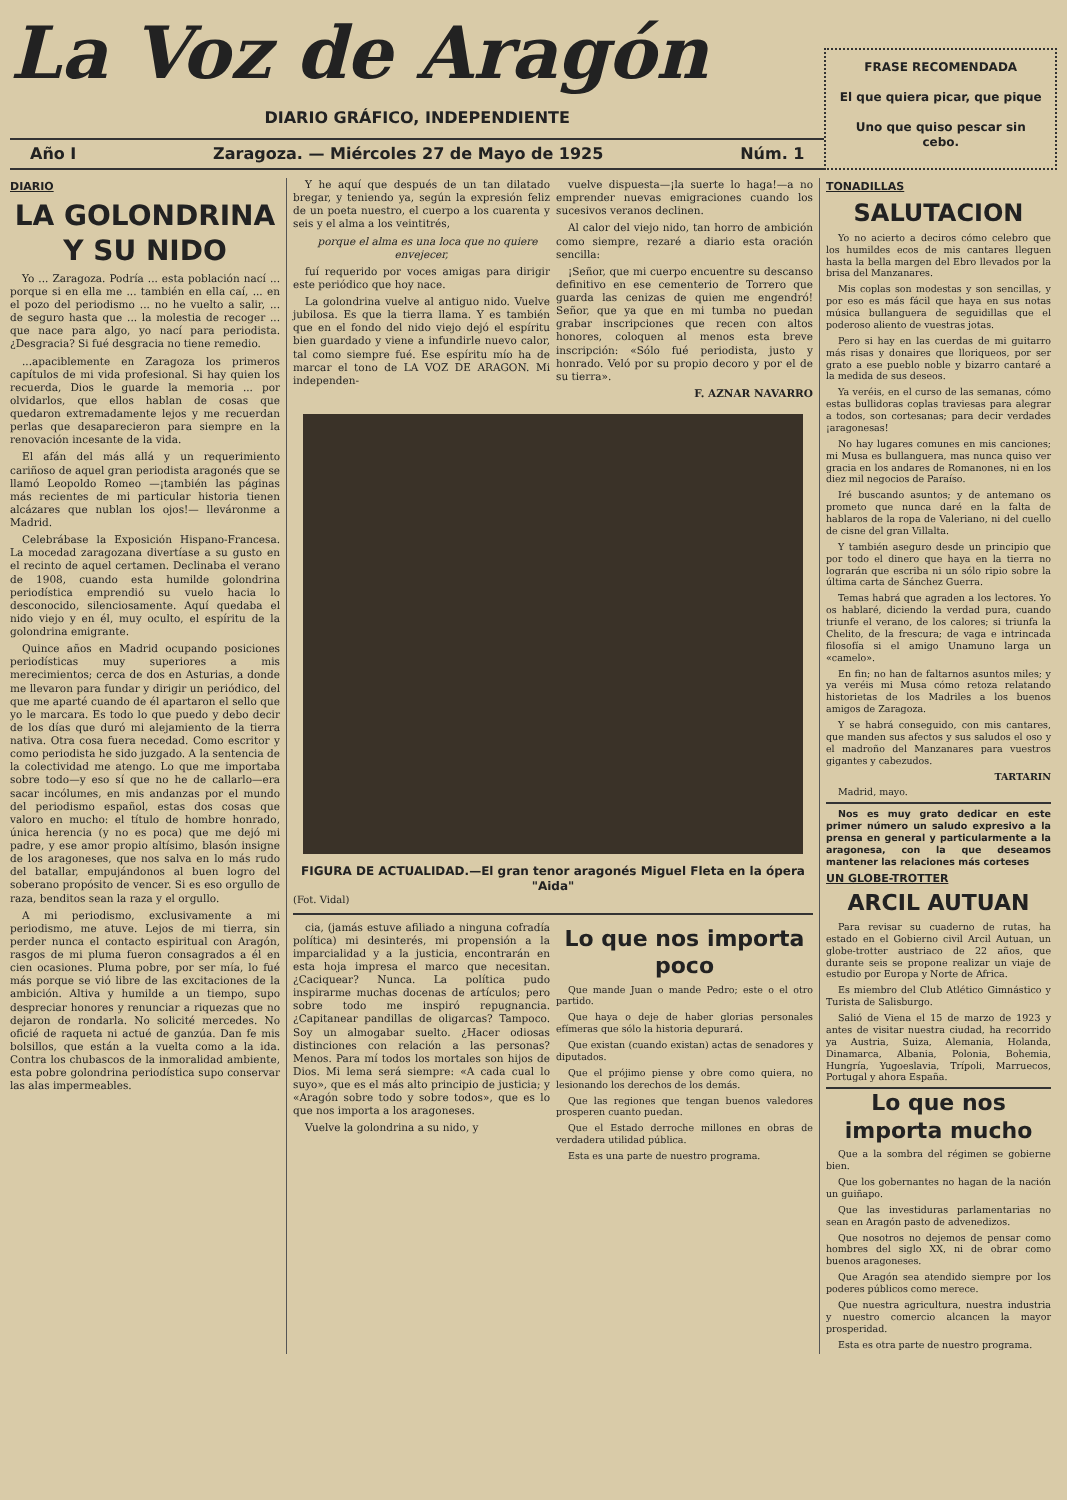La Voz de Aragón
DIARIO GRÁFICO, INDEPENDIENTE
Año I Zaragoza. — Miércoles 27 de Mayo de 1925 Núm. 1
FRASE RECOMENDADA
El que quiera picar, que pique
Uno que quiso pescar sin cebo.
DIARIO
LA GOLONDRINA Y SU NIDO
Yo ... Zaragoza. Podría ... esta población nací ... porque si en ella me ... también en ella caí, ... en el pozo del periodismo ... no he vuelto a salir, ... de seguro hasta que ... la molestia de recoger ... que nace para algo, yo nací para periodista. ¿Desgracia? Si fué desgracia no tiene remedio.
...apaciblemente en Zaragoza los primeros capítulos de mi vida profesional. Si hay quien los recuerda, Dios le guarde la memoria ... por olvidarlos, que ellos hablan de cosas que quedaron extremadamente lejos y me recuerdan perlas que desaparecieron para siempre en la renovación incesante de la vida.
El afán del más allá y un requerimiento cariñoso de aquel gran periodista aragonés que se llamó Leopoldo Romeo —¡también las páginas más recientes de mi particular historia tienen alcázares que nublan los ojos!— lleváronme a Madrid.
Celebrábase la Exposición Hispano-Francesa. La mocedad zaragozana divertíase a su gusto en el recinto de aquel certamen. Declinaba el verano de 1908, cuando esta humilde golondrina periodística emprendió su vuelo hacia lo desconocido, silenciosamente. Aquí quedaba el nido viejo y en él, muy oculto, el espíritu de la golondrina emigrante.
Quince años en Madrid ocupando posiciones periodísticas muy superiores a mis merecimientos; cerca de dos en Asturias, a donde me llevaron para fundar y dirigir un periódico, del que me aparté cuando de él apartaron el sello que yo le marcara. Es todo lo que puedo y debo decir de los días que duró mi alejamiento de la tierra nativa. Otra cosa fuera necedad. Como escritor y como periodista he sido juzgado. A la sentencia de la colectividad me atengo. Lo que me importaba sobre todo—y eso sí que no he de callarlo—era sacar incólumes, en mis andanzas por el mundo del periodismo español, estas dos cosas que valoro en mucho: el título de hombre honrado, única herencia (y no es poca) que me dejó mi padre, y ese amor propio altísimo, blasón insigne de los aragoneses, que nos salva en lo más rudo del batallar, empujándonos al buen logro del soberano propósito de vencer. Si es eso orgullo de raza, benditos sean la raza y el orgullo.
A mi periodismo, exclusivamente a mi periodismo, me atuve. Lejos de mi tierra, sin perder nunca el contacto espiritual con Aragón, rasgos de mi pluma fueron consagrados a él en cien ocasiones. Pluma pobre, por ser mía, lo fué más porque se vió libre de las excitaciones de la ambición. Altiva y humilde a un tiempo, supo despreciar honores y renunciar a riquezas que no dejaron de rondarla. No solicité mercedes. No oficié de raqueta ni actué de ganzúa. Dan fe mis bolsillos, que están a la vuelta como a la ida. Contra los chubascos de la inmoralidad ambiente, esta pobre golondrina periodística supo conservar las alas impermeables.
Y he aquí que después de un tan dilatado bregar, y teniendo ya, según la expresión feliz de un poeta nuestro, el cuerpo a los cuarenta y seis y el alma a los veintitrés,
porque el alma es una loca que no quiere envejecer,
fuí requerido por voces amigas para dirigir este periódico que hoy nace.
La golondrina vuelve al antiguo nido. Vuelve jubilosa. Es que la tierra llama. Y es también que en el fondo del nido viejo dejó el espíritu bien guardado y viene a infundirle nuevo calor, tal como siempre fué. Ese espíritu mío ha de marcar el tono de LA VOZ DE ARAGON. Mi independen-
vuelve dispuesta—¡la suerte lo haga!—a no emprender nuevas emigraciones cuando los sucesivos veranos declinen.
Al calor del viejo nido, tan horro de ambición como siempre, rezaré a diario esta oración sencilla:
¡Señor, que mi cuerpo encuentre su descanso definitivo en ese cementerio de Torrero que guarda las cenizas de quien me engendró! Señor, que ya que en mi tumba no puedan grabar inscripciones que recen con altos honores, coloquen al menos esta breve inscripción: «Sólo fué periodista, justo y honrado. Veló por su propio decoro y por el de su tierra».
F. AZNAR NAVARRO
FIGURA DE ACTUALIDAD.—El gran tenor aragonés Miguel Fleta en la ópera "Aida"
(Fot. Vidal)
cia, (jamás estuve afiliado a ninguna cofradía política) mi desinterés, mi propensión a la imparcialidad y a la justicia, encontrarán en esta hoja impresa el marco que necesitan. ¿Caciquear? Nunca. La política pudo inspirarme muchas docenas de artículos; pero sobre todo me inspiró repugnancia. ¿Capitanear pandillas de oligarcas? Tampoco. Soy un almogabar suelto. ¿Hacer odiosas distinciones con relación a las personas? Menos. Para mí todos los mortales son hijos de Dios. Mi lema será siempre: «A cada cual lo suyo», que es el más alto principio de justicia; y «Aragón sobre todo y sobre todos», que es lo que nos importa a los aragoneses.
Vuelve la golondrina a su nido, y
Lo que nos importa poco
Que mande Juan o mande Pedro; este o el otro partido.
Que haya o deje de haber glorias personales efímeras que sólo la historia depurará.
Que existan (cuando existan) actas de senadores y diputados.
Que el prójimo piense y obre como quiera, no lesionando los derechos de los demás.
Que las regiones que tengan buenos valedores prosperen cuanto puedan.
Que el Estado derroche millones en obras de verdadera utilidad pública.
Esta es una parte de nuestro programa.
TONADILLAS
SALUTACION
Yo no acierto a deciros cómo celebro que los humildes ecos de mis cantares lleguen hasta la bella margen del Ebro llevados por la brisa del Manzanares.
Mis coplas son modestas y son sencillas, y por eso es más fácil que haya en sus notas música bullanguera de seguidillas que el poderoso aliento de vuestras jotas.
Pero si hay en las cuerdas de mi guitarro más risas y donaires que lloriqueos, por ser grato a ese pueblo noble y bizarro cantaré a la medida de sus deseos.
Ya veréis, en el curso de las semanas, cómo estas bullidoras coplas traviesas para alegrar a todos, son cortesanas; para decir verdades ¡aragonesas!
No hay lugares comunes en mis canciones; mi Musa es bullanguera, mas nunca quiso ver gracia en los andares de Romanones, ni en los diez mil negocios de Paraíso.
Iré buscando asuntos; y de antemano os prometo que nunca daré en la falta de hablaros de la ropa de Valeriano, ni del cuello de cisne del gran Villalta.
Y también aseguro desde un principio que por todo el dinero que haya en la tierra no lograrán que escriba ni un sólo ripio sobre la última carta de Sánchez Guerra.
Temas habrá que agraden a los lectores. Yo os hablaré, diciendo la verdad pura, cuando triunfe el verano, de los calores; si triunfa la Chelito, de la frescura; de vaga e intrincada filosofía si el amigo Unamuno larga un «camelo».
En fin; no han de faltarnos asuntos miles; y ya veréis mi Musa cómo retoza relatando historietas de los Madriles a los buenos amigos de Zaragoza.
Y se habrá conseguido, con mis cantares, que manden sus afectos y sus saludos el oso y el madroño del Manzanares para vuestros gigantes y cabezudos.
TARTARIN
Madrid, mayo.
Nos es muy grato dedicar en este primer número un saludo expresivo a la prensa en general y particularmente a la aragonesa, con la que deseamos mantener las relaciones más corteses
UN GLOBE-TROTTER
ARCIL AUTUAN
Para revisar su cuaderno de rutas, ha estado en el Gobierno civil Arcil Autuan, un globe-trotter austriaco de 22 años, que durante seis se propone realizar un viaje de estudio por Europa y Norte de Africa.
Es miembro del Club Atlético Gimnástico y Turista de Salisburgo.
Salió de Viena el 15 de marzo de 1923 y antes de visitar nuestra ciudad, ha recorrido ya Austria, Suiza, Alemania, Holanda, Dinamarca, Albania, Polonia, Bohemia, Hungría, Yugoeslavia, Trípoli, Marruecos, Portugal y ahora España.
Lo que nos importa mucho
Que a la sombra del régimen se gobierne bien.
Que los gobernantes no hagan de la nación un guiñapo.
Que las investiduras parlamentarias no sean en Aragón pasto de advenedizos.
Que nosotros no dejemos de pensar como hombres del siglo XX, ni de obrar como buenos aragoneses.
Que Aragón sea atendido siempre por los poderes públicos como merece.
Que nuestra agricultura, nuestra industria y nuestro comercio alcancen la mayor prosperidad.
Esta es otra parte de nuestro programa.